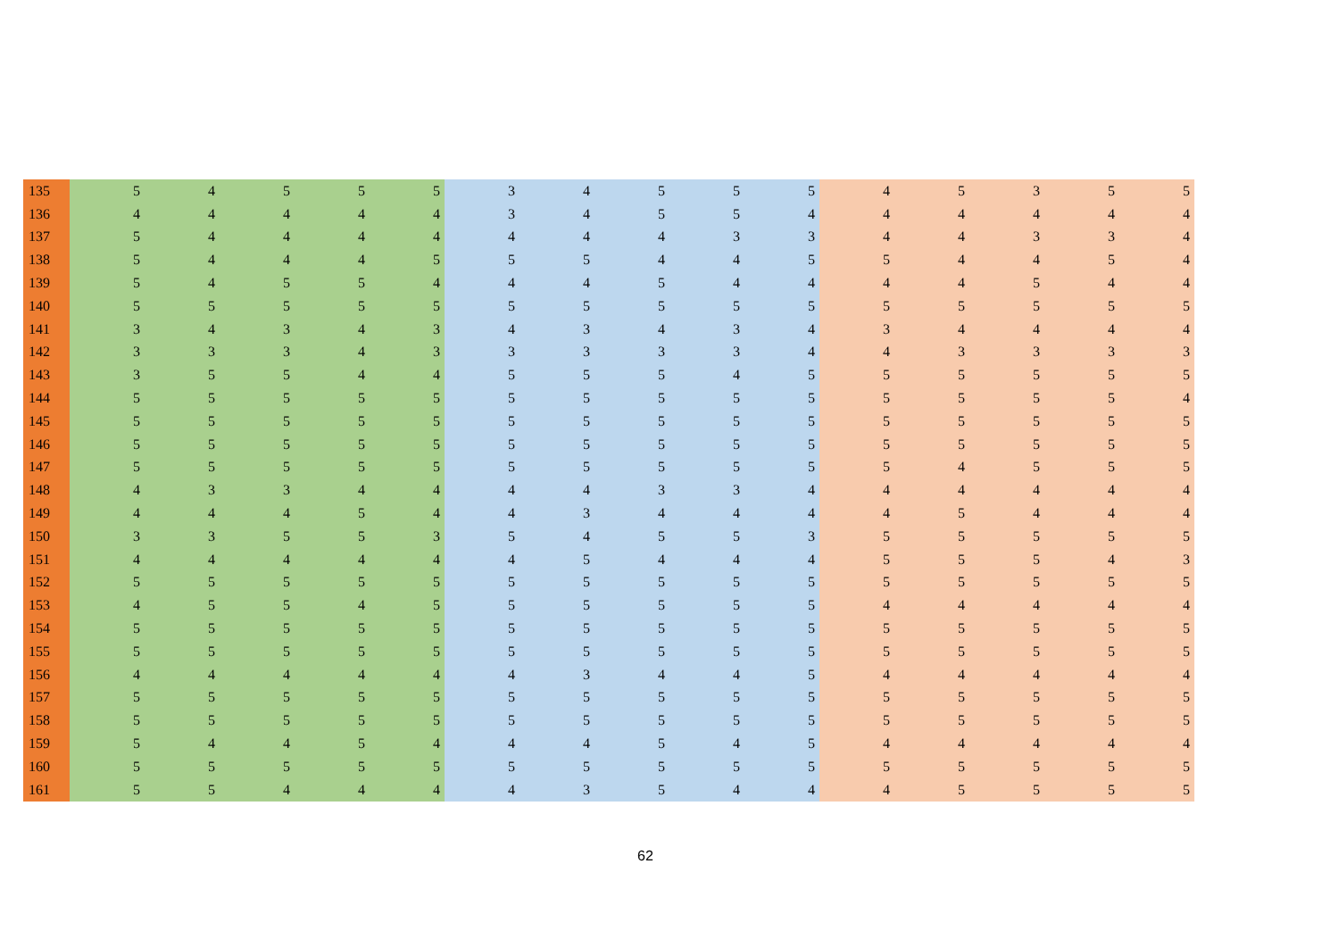| 135 | 5 | 4 | 5 | 5 | 5 | 3 | 4 | 5 | 5 | 5 | 4 | 5 | 3 | 5 | 5 |
| 136 | 4 | 4 | 4 | 4 | 4 | 3 | 4 | 5 | 5 | 4 | 4 | 4 | 4 | 4 | 4 |
| 137 | 5 | 4 | 4 | 4 | 4 | 4 | 4 | 4 | 3 | 3 | 4 | 4 | 3 | 3 | 4 |
| 138 | 5 | 4 | 4 | 4 | 5 | 5 | 5 | 4 | 4 | 5 | 5 | 4 | 4 | 5 | 4 |
| 139 | 5 | 4 | 5 | 5 | 4 | 4 | 4 | 5 | 4 | 4 | 4 | 4 | 5 | 4 | 4 |
| 140 | 5 | 5 | 5 | 5 | 5 | 5 | 5 | 5 | 5 | 5 | 5 | 5 | 5 | 5 | 5 |
| 141 | 3 | 4 | 3 | 4 | 3 | 4 | 3 | 4 | 3 | 4 | 3 | 4 | 4 | 4 | 4 |
| 142 | 3 | 3 | 3 | 4 | 3 | 3 | 3 | 3 | 3 | 4 | 4 | 3 | 3 | 3 | 3 |
| 143 | 3 | 5 | 5 | 4 | 4 | 5 | 5 | 5 | 4 | 5 | 5 | 5 | 5 | 5 | 5 |
| 144 | 5 | 5 | 5 | 5 | 5 | 5 | 5 | 5 | 5 | 5 | 5 | 5 | 5 | 5 | 4 |
| 145 | 5 | 5 | 5 | 5 | 5 | 5 | 5 | 5 | 5 | 5 | 5 | 5 | 5 | 5 | 5 |
| 146 | 5 | 5 | 5 | 5 | 5 | 5 | 5 | 5 | 5 | 5 | 5 | 5 | 5 | 5 | 5 |
| 147 | 5 | 5 | 5 | 5 | 5 | 5 | 5 | 5 | 5 | 5 | 5 | 4 | 5 | 5 | 5 |
| 148 | 4 | 3 | 3 | 4 | 4 | 4 | 4 | 3 | 3 | 4 | 4 | 4 | 4 | 4 | 4 |
| 149 | 4 | 4 | 4 | 5 | 4 | 4 | 3 | 4 | 4 | 4 | 4 | 5 | 4 | 4 | 4 |
| 150 | 3 | 3 | 5 | 5 | 3 | 5 | 4 | 5 | 5 | 3 | 5 | 5 | 5 | 5 | 5 |
| 151 | 4 | 4 | 4 | 4 | 4 | 4 | 5 | 4 | 4 | 4 | 5 | 5 | 5 | 4 | 3 |
| 152 | 5 | 5 | 5 | 5 | 5 | 5 | 5 | 5 | 5 | 5 | 5 | 5 | 5 | 5 | 5 |
| 153 | 4 | 5 | 5 | 4 | 5 | 5 | 5 | 5 | 5 | 5 | 4 | 4 | 4 | 4 | 4 |
| 154 | 5 | 5 | 5 | 5 | 5 | 5 | 5 | 5 | 5 | 5 | 5 | 5 | 5 | 5 | 5 |
| 155 | 5 | 5 | 5 | 5 | 5 | 5 | 5 | 5 | 5 | 5 | 5 | 5 | 5 | 5 | 5 |
| 156 | 4 | 4 | 4 | 4 | 4 | 4 | 3 | 4 | 4 | 5 | 4 | 4 | 4 | 4 | 4 |
| 157 | 5 | 5 | 5 | 5 | 5 | 5 | 5 | 5 | 5 | 5 | 5 | 5 | 5 | 5 | 5 |
| 158 | 5 | 5 | 5 | 5 | 5 | 5 | 5 | 5 | 5 | 5 | 5 | 5 | 5 | 5 | 5 |
| 159 | 5 | 4 | 4 | 5 | 4 | 4 | 4 | 5 | 4 | 5 | 4 | 4 | 4 | 4 | 4 |
| 160 | 5 | 5 | 5 | 5 | 5 | 5 | 5 | 5 | 5 | 5 | 5 | 5 | 5 | 5 | 5 |
| 161 | 5 | 5 | 4 | 4 | 4 | 4 | 3 | 5 | 4 | 4 | 4 | 5 | 5 | 5 | 5 |
62